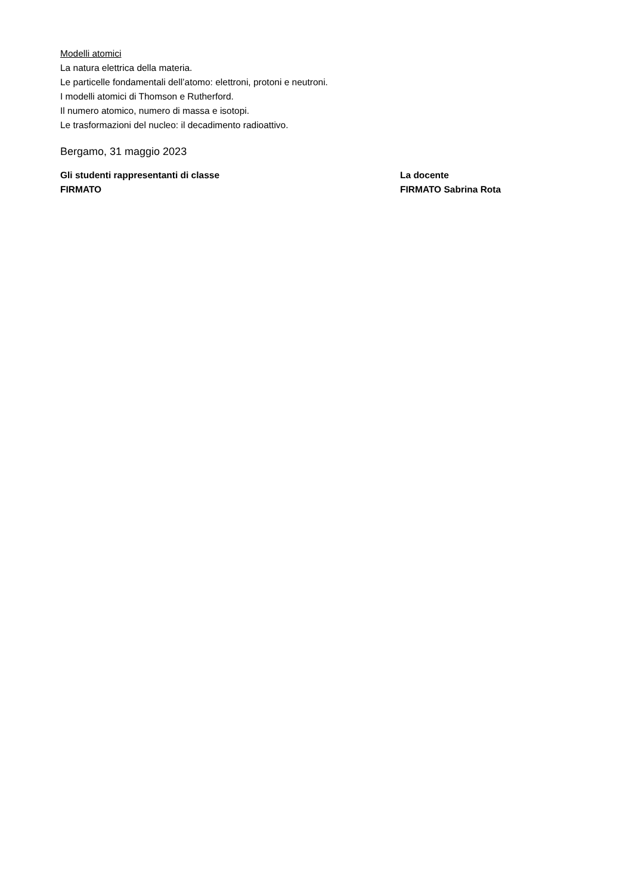Modelli atomici
La natura elettrica della materia.
Le particelle fondamentali dell’atomo: elettroni, protoni e neutroni.
I modelli atomici di Thomson e Rutherford.
Il numero atomico, numero di massa e isotopi.
Le trasformazioni del nucleo: il decadimento radioattivo.
Bergamo, 31 maggio 2023
Gli studenti rappresentanti di classe
FIRMATO
La docente
FIRMATO Sabrina Rota